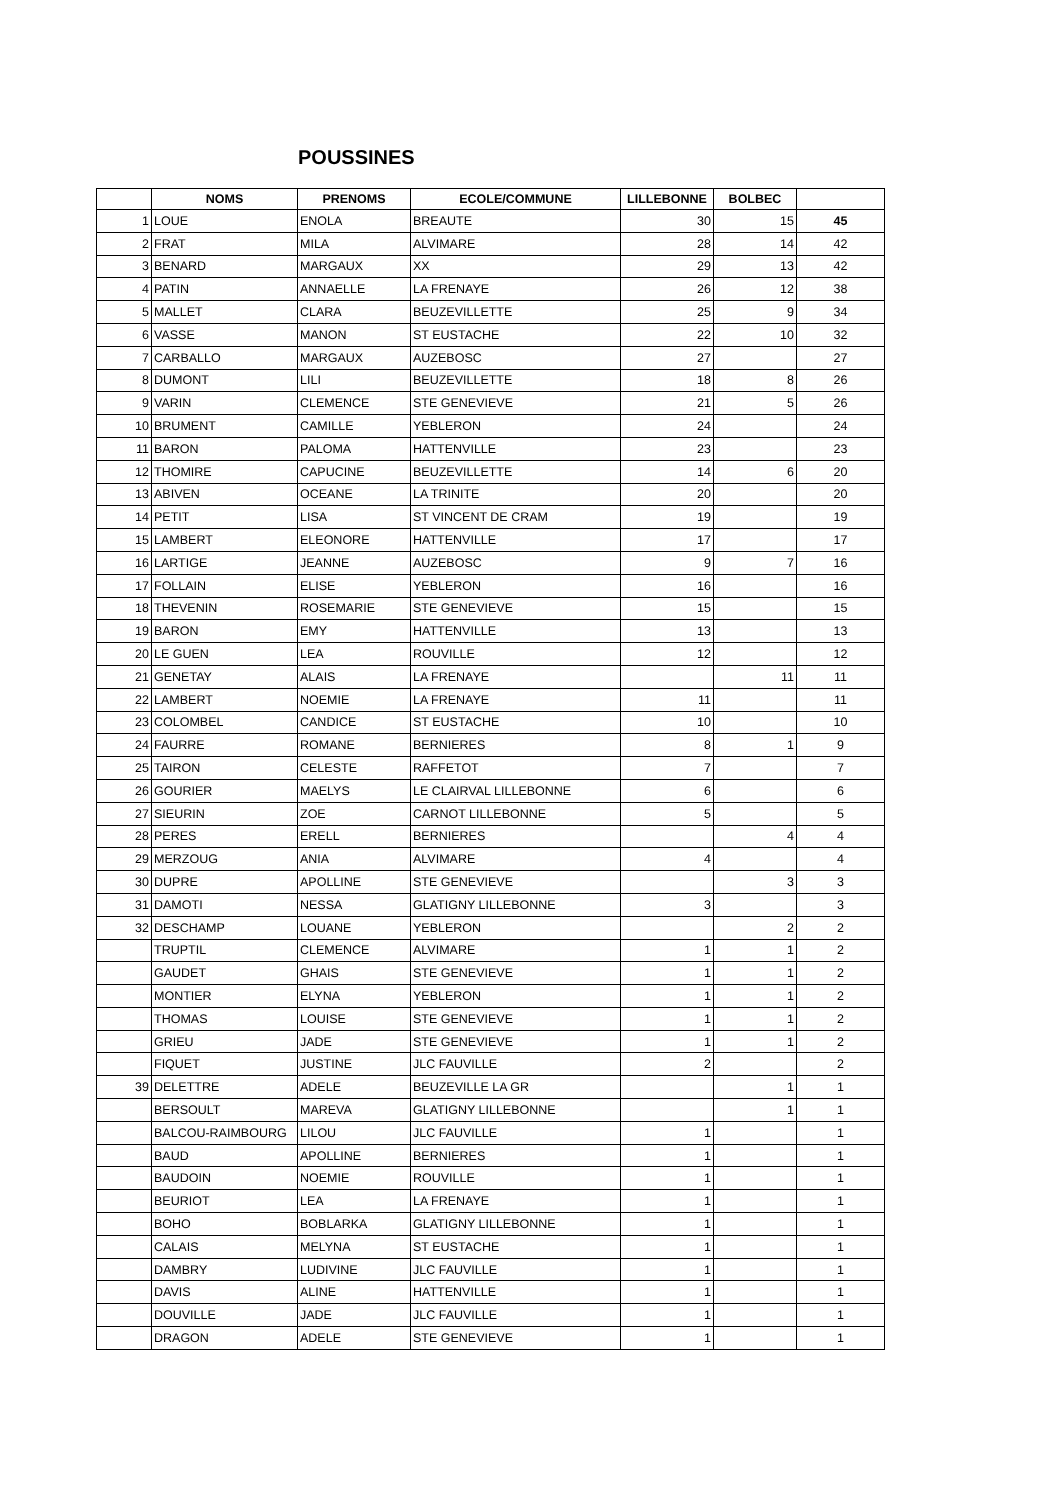POUSSINES
| | NOMS | PRENOMS | ECOLE/COMMUNE | LILLEBONNE | BOLBEC | |
| --- | --- | --- | --- | --- | --- | --- |
| 1 | LOUE | ENOLA | BREAUTE | 30 | 15 | 45 |
| 2 | FRAT | MILA | ALVIMARE | 28 | 14 | 42 |
| 3 | BENARD | MARGAUX | XX | 29 | 13 | 42 |
| 4 | PATIN | ANNAELLE | LA FRENAYE | 26 | 12 | 38 |
| 5 | MALLET | CLARA | BEUZEVILLETTE | 25 | 9 | 34 |
| 6 | VASSE | MANON | ST EUSTACHE | 22 | 10 | 32 |
| 7 | CARBALLO | MARGAUX | AUZEBOSC | 27 | | 27 |
| 8 | DUMONT | LILI | BEUZEVILLETTE | 18 | 8 | 26 |
| 9 | VARIN | CLEMENCE | STE GENEVIEVE | 21 | 5 | 26 |
| 10 | BRUMENT | CAMILLE | YEBLERON | 24 | | 24 |
| 11 | BARON | PALOMA | HATTENVILLE | 23 | | 23 |
| 12 | THOMIRE | CAPUCINE | BEUZEVILLETTE | 14 | 6 | 20 |
| 13 | ABIVEN | OCEANE | LA TRINITE | 20 | | 20 |
| 14 | PETIT | LISA | ST VINCENT DE CRAM | 19 | | 19 |
| 15 | LAMBERT | ELEONORE | HATTENVILLE | 17 | | 17 |
| 16 | LARTIGE | JEANNE | AUZEBOSC | 9 | 7 | 16 |
| 17 | FOLLAIN | ELISE | YEBLERON | 16 | | 16 |
| 18 | THEVENIN | ROSEMARIE | STE GENEVIEVE | 15 | | 15 |
| 19 | BARON | EMY | HATTENVILLE | 13 | | 13 |
| 20 | LE GUEN | LEA | ROUVILLE | 12 | | 12 |
| 21 | GENETAY | ALAIS | LA FRENAYE | | 11 | 11 |
| 22 | LAMBERT | NOEMIE | LA FRENAYE | 11 | | 11 |
| 23 | COLOMBEL | CANDICE | ST EUSTACHE | 10 | | 10 |
| 24 | FAURRE | ROMANE | BERNIERES | 8 | 1 | 9 |
| 25 | TAIRON | CELESTE | RAFFETOT | 7 | | 7 |
| 26 | GOURIER | MAELYS | LE CLAIRVAL LILLEBONNE | 6 | | 6 |
| 27 | SIEURIN | ZOE | CARNOT LILLEBONNE | 5 | | 5 |
| 28 | PERES | ERELL | BERNIERES | | 4 | 4 |
| 29 | MERZOUG | ANIA | ALVIMARE | 4 | | 4 |
| 30 | DUPRE | APOLLINE | STE GENEVIEVE | | 3 | 3 |
| 31 | DAMOTI | NESSA | GLATIGNY LILLEBONNE | 3 | | 3 |
| 32 | DESCHAMP | LOUANE | YEBLERON | | 2 | 2 |
| | TRUPTIL | CLEMENCE | ALVIMARE | 1 | 1 | 2 |
| | GAUDET | GHAIS | STE GENEVIEVE | 1 | 1 | 2 |
| | MONTIER | ELYNA | YEBLERON | 1 | 1 | 2 |
| | THOMAS | LOUISE | STE GENEVIEVE | 1 | 1 | 2 |
| | GRIEU | JADE | STE GENEVIEVE | 1 | 1 | 2 |
| | FIQUET | JUSTINE | JLC FAUVILLE | 2 | | 2 |
| 39 | DELETTRE | ADELE | BEUZEVILLE LA GR | | 1 | 1 |
| | BERSOULT | MAREVA | GLATIGNY LILLEBONNE | | 1 | 1 |
| | BALCOU-RAIMBOURG | LILOU | JLC FAUVILLE | 1 | | 1 |
| | BAUD | APOLLINE | BERNIERES | 1 | | 1 |
| | BAUDOIN | NOEMIE | ROUVILLE | 1 | | 1 |
| | BEURIOT | LEA | LA FRENAYE | 1 | | 1 |
| | BOHO | BOBLARKA | GLATIGNY LILLEBONNE | 1 | | 1 |
| | CALAIS | MELYNA | ST EUSTACHE | 1 | | 1 |
| | DAMBRY | LUDIVINE | JLC FAUVILLE | 1 | | 1 |
| | DAVIS | ALINE | HATTENVILLE | 1 | | 1 |
| | DOUVILLE | JADE | JLC FAUVILLE | 1 | | 1 |
| | DRAGON | ADELE | STE GENEVIEVE | 1 | | 1 |